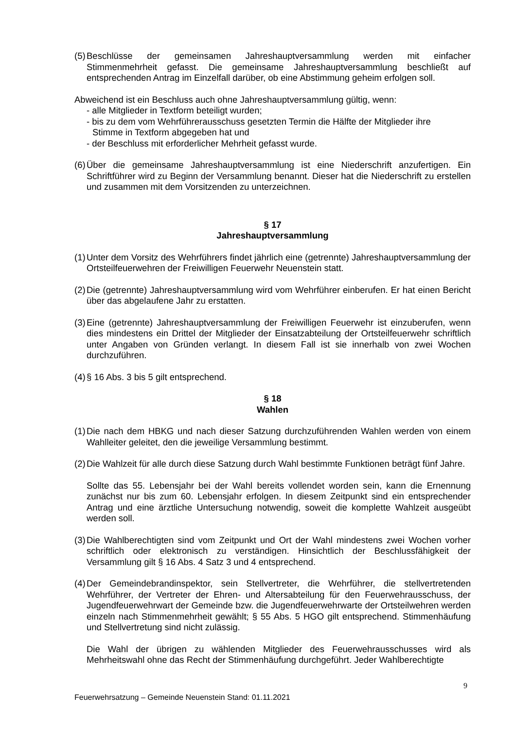(5) Beschlüsse der gemeinsamen Jahreshauptversammlung werden mit einfacher Stimmenmehrheit gefasst. Die gemeinsame Jahreshauptversammlung beschließt auf entsprechenden Antrag im Einzelfall darüber, ob eine Abstimmung geheim erfolgen soll.
Abweichend ist ein Beschluss auch ohne Jahreshauptversammlung gültig, wenn:
- alle Mitglieder in Textform beteiligt wurden;
- bis zu dem vom Wehrführerausschuss gesetzten Termin die Hälfte der Mitglieder ihre
Stimme in Textform abgegeben hat und
- der Beschluss mit erforderlicher Mehrheit gefasst wurde.
(6) Über die gemeinsame Jahreshauptversammlung ist eine Niederschrift anzufertigen. Ein Schriftführer wird zu Beginn der Versammlung benannt. Dieser hat die Niederschrift zu erstellen und zusammen mit dem Vorsitzenden zu unterzeichnen.
§ 17
Jahreshauptversammlung
(1) Unter dem Vorsitz des Wehrführers findet jährlich eine (getrennte) Jahreshauptversammlung der Ortsteilfeuerwehren der Freiwilligen Feuerwehr Neuenstein statt.
(2) Die (getrennte) Jahreshauptversammlung wird vom Wehrführer einberufen. Er hat einen Bericht über das abgelaufene Jahr zu erstatten.
(3) Eine (getrennte) Jahreshauptversammlung der Freiwilligen Feuerwehr ist einzuberufen, wenn dies mindestens ein Drittel der Mitglieder der Einsatzabteilung der Ortsteilfeuerwehr schriftlich unter Angaben von Gründen verlangt. In diesem Fall ist sie innerhalb von zwei Wochen durchzuführen.
(4) § 16 Abs. 3 bis 5 gilt entsprechend.
§ 18
Wahlen
(1) Die nach dem HBKG und nach dieser Satzung durchzuführenden Wahlen werden von einem Wahlleiter geleitet, den die jeweilige Versammlung bestimmt.
(2) Die Wahlzeit für alle durch diese Satzung durch Wahl bestimmte Funktionen beträgt fünf Jahre.
Sollte das 55. Lebensjahr bei der Wahl bereits vollendet worden sein, kann die Ernennung zunächst nur bis zum 60. Lebensjahr erfolgen. In diesem Zeitpunkt sind ein entsprechender Antrag und eine ärztliche Untersuchung notwendig, soweit die komplette Wahlzeit ausgeübt werden soll.
(3) Die Wahlberechtigten sind vom Zeitpunkt und Ort der Wahl mindestens zwei Wochen vorher schriftlich oder elektronisch zu verständigen. Hinsichtlich der Beschlussfähigkeit der Versammlung gilt § 16 Abs. 4 Satz 3 und 4 entsprechend.
(4) Der Gemeindebrandinspektor, sein Stellvertreter, die Wehrführer, die stellvertretenden Wehrführer, der Vertreter der Ehren- und Altersabteilung für den Feuerwehrausschuss, der Jugendfeuerwehrwart der Gemeinde bzw. die Jugendfeuerwehrwarte der Ortsteilwehren werden einzeln nach Stimmenmehrheit gewählt; § 55 Abs. 5 HGO gilt entsprechend. Stimmenhäufung und Stellvertretung sind nicht zulässig.
Die Wahl der übrigen zu wählenden Mitglieder des Feuerwehrausschusses wird als Mehrheitswahl ohne das Recht der Stimmenhäufung durchgeführt. Jeder Wahlberechtigte
9
Feuerwehrsatzung – Gemeinde Neuenstein Stand: 01.11.2021